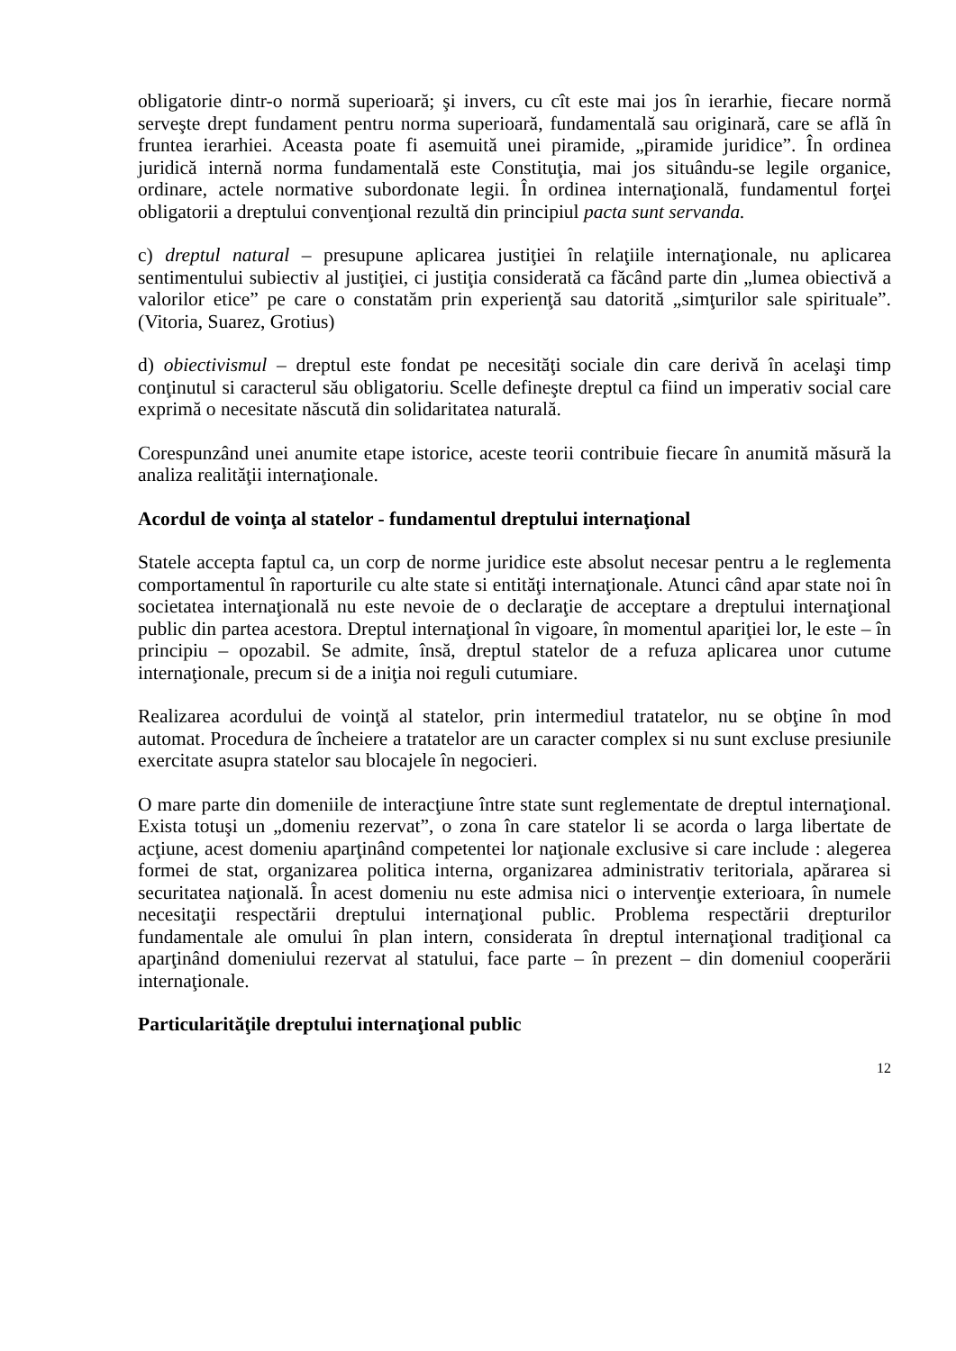obligatorie dintr-o normă superioară; şi invers, cu cît este mai jos în ierarhie, fiecare normă serveşte drept fundament pentru norma superioară, fundamentală sau originară, care se află în fruntea ierarhiei. Aceasta poate fi asemuită unei piramide, „piramide juridice”. În ordinea juridică internă norma fundamentală este Constituţia, mai jos situându-se legile organice, ordinare, actele normative subordonate legii. În ordinea internaţională, fundamentul forţei obligatorii a dreptului convenţional rezultă din principiul pacta sunt servanda.
c) dreptul natural – presupune aplicarea justiţiei în relaţiile internaţionale, nu aplicarea sentimentului subiectiv al justiţiei, ci justiţia considerată ca făcând parte din „lumea obiectivă a valorilor etice” pe care o constatăm prin experienţă sau datorită „simţurilor sale spirituale”. (Vitoria, Suarez, Grotius)
d) obiectivismul – dreptul este fondat pe necesităţi sociale din care derivă în acelaşi timp conţinutul si caracterul său obligatoriu. Scelle defineşte dreptul ca fiind un imperativ social care exprimă o necesitate născută din solidaritatea naturală.
Corespunzând unei anumite etape istorice, aceste teorii contribuie fiecare în anumită măsură la analiza realităţii internaţionale.
Acordul de voinţa al statelor - fundamentul dreptului internaţional
Statele accepta faptul ca, un corp de norme juridice este absolut necesar pentru a le reglementa comportamentul în raporturile cu alte state si entităţi internaţionale. Atunci când apar state noi în societatea internaţională nu este nevoie de o declaraţie de acceptare a dreptului internaţional public din partea acestora. Dreptul internaţional în vigoare, în momentul apariţiei lor, le este – în principiu – opozabil. Se admite, însă, dreptul statelor de a refuza aplicarea unor cutume internaţionale, precum si de a iniţia noi reguli cutumiare.
Realizarea acordului de voinţă al statelor, prin intermediul tratatelor, nu se obţine în mod automat. Procedura de încheiere a tratatelor are un caracter complex si nu sunt excluse presiunile exercitate asupra statelor sau blocajele în negocieri.
O mare parte din domeniile de interacţiune între state sunt reglementate de dreptul internaţional. Exista totuşi un „domeniu rezervat”, o zona în care statelor li se acorda o larga libertate de acţiune, acest domeniu aparţinând competentei lor naţionale exclusive si care include : alegerea formei de stat, organizarea politica interna, organizarea administrativ teritoriala, apărarea si securitatea naţională. În acest domeniu nu este admisa nici o intervenţie exterioara, în numele necesitaţii respectării dreptului internaţional public. Problema respectării drepturilor fundamentale ale omului în plan intern, considerata în dreptul internaţional tradiţional ca aparţinând domeniului rezervat al statului, face parte – în prezent – din domeniul cooperării internaţionale.
Particularităţile dreptului internaţional public
12